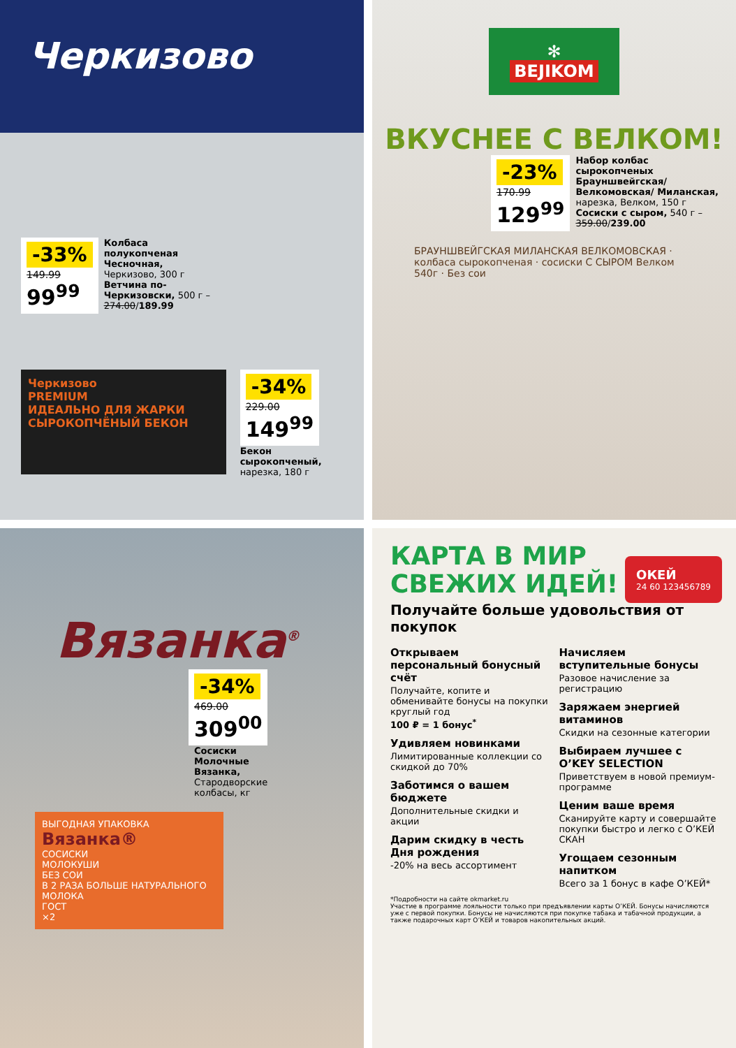Черкизово
-33%
149.99
99<sup>99</sup>
Колбаса полукопченая Чесночная, Черкизово, 300 г Ветчина по-Черкизовски, 500 г – 274.00/189.99
Черкизово
PREMIUM
ИДЕАЛЬНО ДЛЯ ЖАРКИ
СЫРОКОПЧЁНЫЙ БЕКОН
-34%
229.00
149<sup>99</sup>
Бекон сырокопченый,
нарезка, 180 г
✻
BEJIKOM
ВКУСНЕЕ С ВЕЛКОМ!
-23%
170.99
129<sup>99</sup>
Набор колбас сырокопченых Брауншвейгская/Велкомовская/ Миланская, нарезка, Велком, 150 г Сосиски с сыром, 540 г – 359.00/239.00
БРАУНШВЕЙГСКАЯ МИЛАНСКАЯ ВЕЛКОМОВСКАЯ · колбаса сырокопченая · сосиски С СЫРОМ Велком 540г · Без сои
Вязанка<sup>®</sup>
-34%
469.00
309<sup>00</sup>
Сосиски Молочные Вязанка, Стародворские колбасы, кг
ВЫГОДНАЯ УПАКОВКА
Вязанка®
СОСИСКИ
МОЛОКУШИ
БЕЗ СОИ
В 2 РАЗА БОЛЬШЕ НАТУРАЛЬНОГО МОЛОКА
ГОСТ
×2
КАРТА В МИР
СВЕЖИХ ИДЕЙ!
ОКЕЙ
24 60 123456789
Получайте больше удовольствия от покупок
Открываем персональный бонусный счёт
Получайте, копите и обменивайте бонусы на покупки круглый год
100 ₽ = 1 бонус<sup>*</sup>
Удивляем новинками
Лимитированные коллекции со скидкой до 70%
Заботимся о вашем бюджете
Дополнительные скидки и акции
Дарим скидку в честь Дня рождения
-20% на весь ассортимент
Начисляем вступительные бонусы
Разовое начисление за регистрацию
Заряжаем энергией витаминов
Скидки на сезонные категории
Выбираем лучшее с O’KEY SELECTION
Приветствуем в новой премиум-программе
Ценим ваше время
Сканируйте карту и совершайте покупки быстро и легко с О’КЕЙ СКАН
Угощаем сезонным напитком
Всего за 1 бонус в кафе О’КЕЙ*
*Подробности на сайте okmarket.ru
Участие в программе лояльности только при предъявлении карты О’КЕЙ. Бонусы начисляются уже с первой покупки. Бонусы не начисляются при покупке табака и табачной продукции, а также подарочных карт О’КЕЙ и товаров накопительных акций.